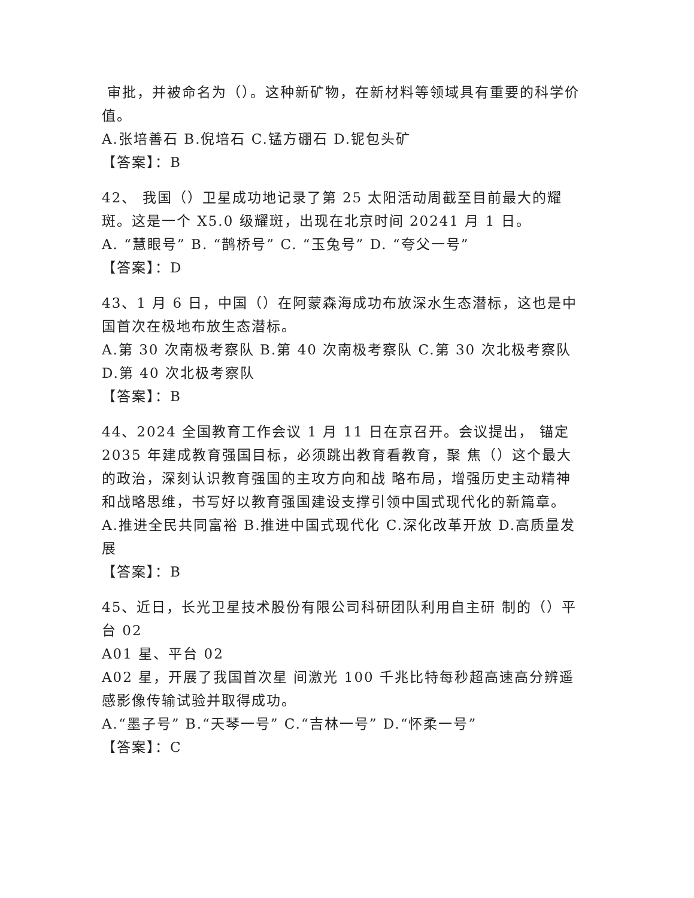审批，并被命名为（）。这种新矿物，在新材料等领域具有重要的科学价值。
A.张培善石 B.倪培石 C.锰方硼石 D.铌包头矿
【答案】：B
42、 我国（）卫星成功地记录了第 25 太阳活动周截至目前最大的耀斑。这是一个 X5.0 级耀斑，出现在北京时间 20241 月 1 日。
A. “慧眼号” B. “鹊桥号” C. “玉兔号” D. “夸父一号”
【答案】：D
43、1 月 6 日，中国（）在阿蒙森海成功布放深水生态潜标，这也是中国首次在极地布放生态潜标。
A.第 30 次南极考察队 B.第 40 次南极考察队 C.第 30 次北极考察队 D.第 40 次北极考察队
【答案】：B
44、2024 全国教育工作会议 1 月 11 日在京召开。会议提出， 锚定 2035 年建成教育强国目标，必须跳出教育看教育，聚 焦（）这个最大的政治，深刻认识教育强国的主攻方向和战 略布局，增强历史主动精神和战略思维，书写好以教育强国建设支撑引领中国式现代化的新篇章。
A.推进全民共同富裕 B.推进中国式现代化 C.深化改革开放 D.高质量发展
【答案】：B
45、近日，长光卫星技术股份有限公司科研团队利用自主研 制的（）平台 02
A01 星、平台 02
A02 星，开展了我国首次星 间激光 100 千兆比特每秒超高速高分辨遥感影像传输试验并取得成功。
A.“墨子号” B.“天琴一号” C.“吉林一号” D.“怀柔一号”
【答案】：C